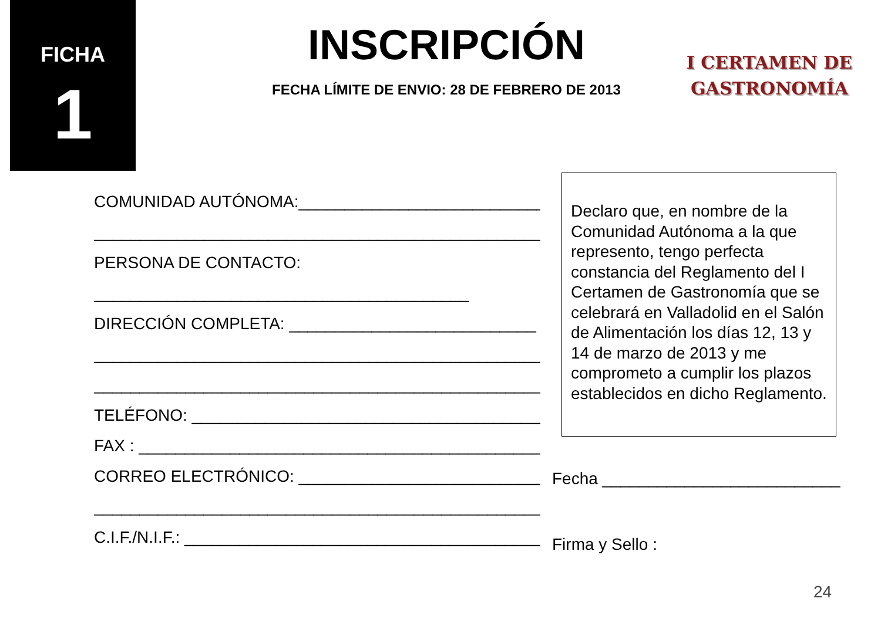FICHA
1
INSCRIPCIÓN
FECHA LÍMITE DE ENVIO: 28 DE FEBRERO DE 2013
I CERTAMEN DE
GASTRONOMÍA
COMUNIDAD AUTÓNOMA:___________________________
___________________________________________________
PERSONA DE CONTACTO:
_________________________________________
DIRECCIÓN COMPLETA: ___________________________
___________________________________________________
___________________________________________________
TELÉFONO: _______________________________________
FAX : _____________________________________________
CORREO ELECTRÓNICO: ___________________________
___________________________________________________
C.I.F./N.I.F.: _______________________________________
Declaro que, en nombre de la Comunidad Autónoma a la que represento, tengo perfecta constancia del Reglamento del I Certamen de Gastronomía que se celebrará en Valladolid en el Salón de Alimentación los días 12, 13 y 14 de marzo de 2013 y me comprometo a cumplir los plazos establecidos en dicho Reglamento.
Fecha __________________________
Firma y Sello :
24